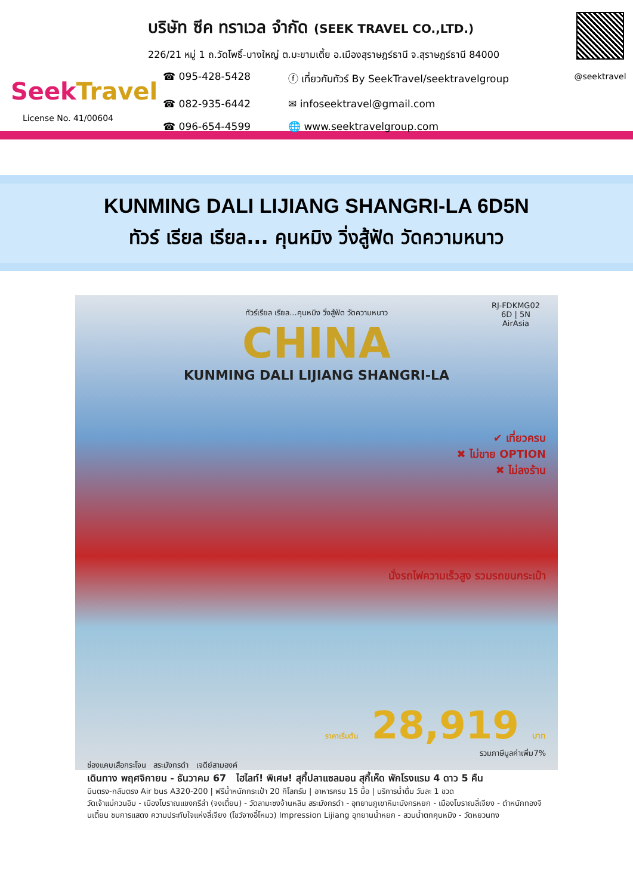SeekTravel
License No. 41/00604
บริษัท ซีค ทราเวล จำกัด (SEEK TRAVEL CO.,LTD.)
226/21 หมู่ 1 ถ.วัดโพธิ์-บางใหญ่ ต.มะขามเตี้ย อ.เมืองสุราษฎร์ธานี จ.สุราษฎร์ธานี 84000
☎ 095-428-5428
ⓕ เที่ยวกับทัวร์ By SeekTravel/seektravelgroup
☎ 082-935-6442
✉ infoseektravel@gmail.com
☎ 096-654-4599
🌐 www.seektravelgroup.com
@seektravel
KUNMING DALI LIJIANG SHANGRI-LA 6D5N
ทัวร์ เรียล เรียล... คุนหมิง วิ่งสู้ฟัด วัดความหนาว
ทัวร์เรียล เรียล...คุนหมิง วิ่งสู้ฟัด วัดความหนาว
RJ-FDKMG02
6D | 5N
AirAsia
CHINA
KUNMING DALI LIJIANG SHANGRI-LA
✔ เที่ยวครบ
✖ ไม่ขาย OPTION
✖ ไม่ลงร้าน
นั่งรถไฟความเร็วสูง รวมรถขนกระเป๋า
ราคาเริ่มต้น 28,919 บาท
รวมภาษีมูลค่าเพิ่ม7%
ช่องแคบเสือกระโจน สระมังกรดำ เจดีย์สามองค์
เดินทาง พฤศจิกายน - ธันวาคม 67 ไฮไลท์! พิเศษ! สุกี้ปลาแซลมอน สุกี้เห็ด พักโรงแรม 4 ดาว 5 คืน
บินตรง-กลับตรง Air bus A320-200 | ฟรีน้ำหนักกระเป๋า 20 กิโลกรัม | อาหารครบ 15 มื้อ | บริการน้ำดื่ม วันละ 1 ขวด
วัดเจ้าแม่กวนอิม - เมืองโบราณแชงกรีล่า (จงเตี้ยน) - วัดลามะซงจ้านหลิน สระมังกรดำ - อุทยานภูเขาหิมะมังกรหยก - เมืองโบราณลี่เจียง - ตำหนักทองจินเตี้ยน ชมการแสดง ความประทับใจแห่งลี่เจียง (โชว์จางอี้โหมว) Impression Lijiang อุทยานน้ำหยก - สวนน้ำตกคุนหมิง - วัดหยวนทง